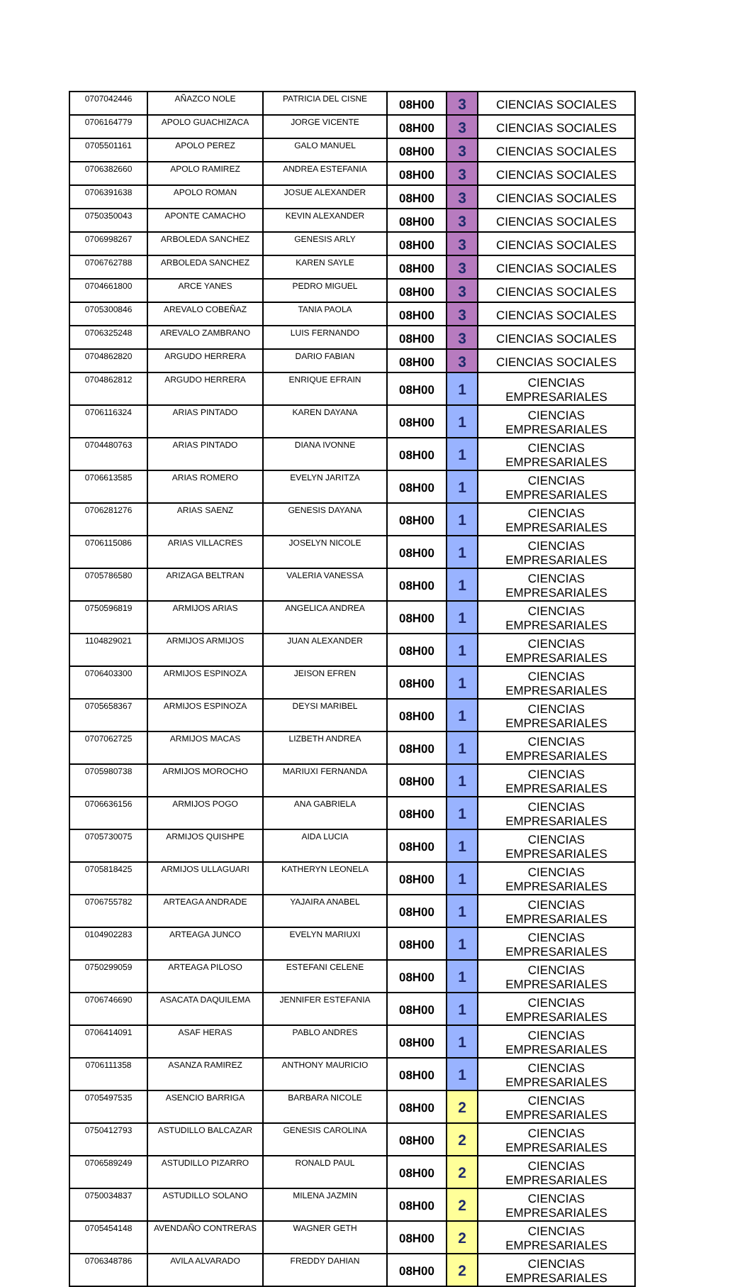| 0707042446 | AÑAZCO NOLE | PATRICIA DEL CISNE | 08H00 | 3 | CIENCIAS SOCIALES |
| 0706164779 | APOLO GUACHIZACA | JORGE VICENTE | 08H00 | 3 | CIENCIAS SOCIALES |
| 0705501161 | APOLO PEREZ | GALO MANUEL | 08H00 | 3 | CIENCIAS SOCIALES |
| 0706382660 | APOLO RAMIREZ | ANDREA ESTEFANIA | 08H00 | 3 | CIENCIAS SOCIALES |
| 0706391638 | APOLO ROMAN | JOSUE ALEXANDER | 08H00 | 3 | CIENCIAS SOCIALES |
| 0750350043 | APONTE CAMACHO | KEVIN ALEXANDER | 08H00 | 3 | CIENCIAS SOCIALES |
| 0706998267 | ARBOLEDA SANCHEZ | GENESIS ARLY | 08H00 | 3 | CIENCIAS SOCIALES |
| 0706762788 | ARBOLEDA SANCHEZ | KAREN SAYLE | 08H00 | 3 | CIENCIAS SOCIALES |
| 0704661800 | ARCE YANES | PEDRO MIGUEL | 08H00 | 3 | CIENCIAS SOCIALES |
| 0705300846 | AREVALO COBEÑAZ | TANIA PAOLA | 08H00 | 3 | CIENCIAS SOCIALES |
| 0706325248 | AREVALO ZAMBRANO | LUIS FERNANDO | 08H00 | 3 | CIENCIAS SOCIALES |
| 0704862820 | ARGUDO HERRERA | DARIO FABIAN | 08H00 | 3 | CIENCIAS SOCIALES |
| 0704862812 | ARGUDO HERRERA | ENRIQUE EFRAIN | 08H00 | 1 | CIENCIAS EMPRESARIALES |
| 0706116324 | ARIAS PINTADO | KAREN DAYANA | 08H00 | 1 | CIENCIAS EMPRESARIALES |
| 0704480763 | ARIAS PINTADO | DIANA IVONNE | 08H00 | 1 | CIENCIAS EMPRESARIALES |
| 0706613585 | ARIAS ROMERO | EVELYN JARITZA | 08H00 | 1 | CIENCIAS EMPRESARIALES |
| 0706281276 | ARIAS SAENZ | GENESIS DAYANA | 08H00 | 1 | CIENCIAS EMPRESARIALES |
| 0706115086 | ARIAS VILLACRES | JOSELYN NICOLE | 08H00 | 1 | CIENCIAS EMPRESARIALES |
| 0705786580 | ARIZAGA BELTRAN | VALERIA VANESSA | 08H00 | 1 | CIENCIAS EMPRESARIALES |
| 0750596819 | ARMIJOS ARIAS | ANGELICA ANDREA | 08H00 | 1 | CIENCIAS EMPRESARIALES |
| 1104829021 | ARMIJOS ARMIJOS | JUAN ALEXANDER | 08H00 | 1 | CIENCIAS EMPRESARIALES |
| 0706403300 | ARMIJOS ESPINOZA | JEISON EFREN | 08H00 | 1 | CIENCIAS EMPRESARIALES |
| 0705658367 | ARMIJOS ESPINOZA | DEYSI MARIBEL | 08H00 | 1 | CIENCIAS EMPRESARIALES |
| 0707062725 | ARMIJOS MACAS | LIZBETH ANDREA | 08H00 | 1 | CIENCIAS EMPRESARIALES |
| 0705980738 | ARMIJOS MOROCHO | MARIUXI FERNANDA | 08H00 | 1 | CIENCIAS EMPRESARIALES |
| 0706636156 | ARMIJOS POGO | ANA GABRIELA | 08H00 | 1 | CIENCIAS EMPRESARIALES |
| 0705730075 | ARMIJOS QUISHPE | AIDA LUCIA | 08H00 | 1 | CIENCIAS EMPRESARIALES |
| 0705818425 | ARMIJOS ULLAGUARI | KATHERYN LEONELA | 08H00 | 1 | CIENCIAS EMPRESARIALES |
| 0706755782 | ARTEAGA ANDRADE | YAJAIRA ANABEL | 08H00 | 1 | CIENCIAS EMPRESARIALES |
| 0104902283 | ARTEAGA JUNCO | EVELYN MARIUXI | 08H00 | 1 | CIENCIAS EMPRESARIALES |
| 0750299059 | ARTEAGA PILOSO | ESTEFANI CELENE | 08H00 | 1 | CIENCIAS EMPRESARIALES |
| 0706746690 | ASACATA DAQUILEMA | JENNIFER ESTEFANIA | 08H00 | 1 | CIENCIAS EMPRESARIALES |
| 0706414091 | ASAF HERAS | PABLO ANDRES | 08H00 | 1 | CIENCIAS EMPRESARIALES |
| 0706111358 | ASANZA RAMIREZ | ANTHONY MAURICIO | 08H00 | 1 | CIENCIAS EMPRESARIALES |
| 0705497535 | ASENCIO BARRIGA | BARBARA NICOLE | 08H00 | 2 | CIENCIAS EMPRESARIALES |
| 0750412793 | ASTUDILLO BALCAZAR | GENESIS CAROLINA | 08H00 | 2 | CIENCIAS EMPRESARIALES |
| 0706589249 | ASTUDILLO PIZARRO | RONALD PAUL | 08H00 | 2 | CIENCIAS EMPRESARIALES |
| 0750034837 | ASTUDILLO SOLANO | MILENA JAZMIN | 08H00 | 2 | CIENCIAS EMPRESARIALES |
| 0705454148 | AVENDAÑO CONTRERAS | WAGNER GETH | 08H00 | 2 | CIENCIAS EMPRESARIALES |
| 0706348786 | AVILA ALVARADO | FREDDY DAHIAN | 08H00 | 2 | CIENCIAS EMPRESARIALES |